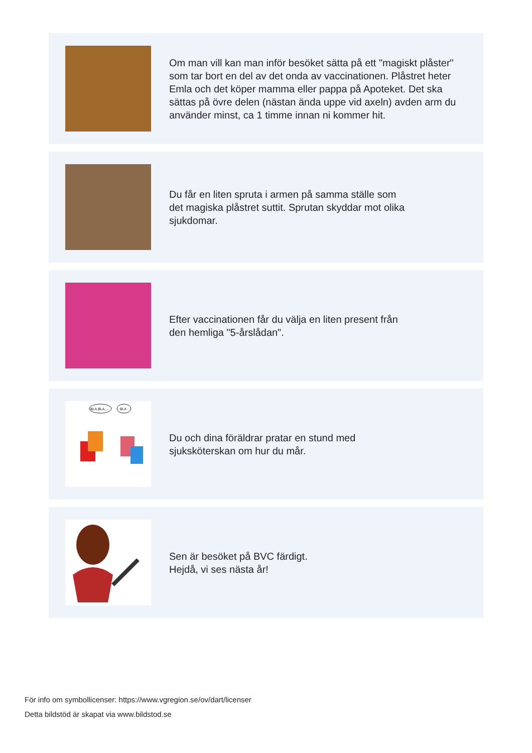Om man vill kan man inför besöket sätta på ett "magiskt plåster" som tar bort en del av det onda av vaccinationen. Plåstret heter Emla och det köper mamma eller pappa på Apoteket. Det ska sättas på övre delen (nästan ända uppe vid axeln) avden arm du använder minst, ca 1 timme innan ni kommer hit.
Du får en liten spruta i armen på samma ställe som
det magiska plåstret suttit. Sprutan skyddar mot olika
sjukdomar.
Efter vaccinationen får du välja en liten present från
den hemliga "5-årslådan".
BLA,BLA,...
BLA
Du och dina föräldrar pratar en stund med
sjuksköterskan om hur du mår.
Sen är besöket på BVC färdigt.
Hejdå, vi ses nästa år!
För info om symbollicenser: https://www.vgregion.se/ov/dart/licenser
Detta bildstöd är skapat via www.bildstod.se